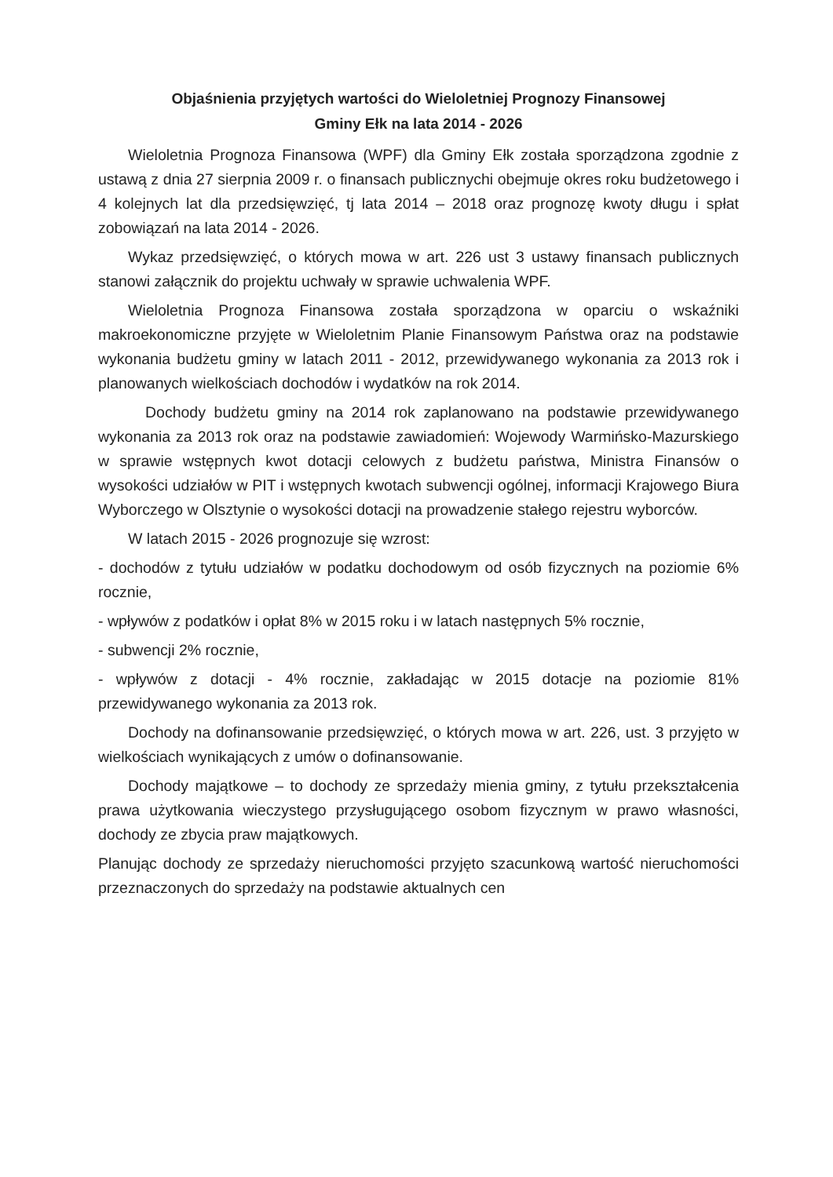Objaśnienia przyjętych wartości do Wieloletniej Prognozy Finansowej
Gminy Ełk na lata 2014 - 2026
Wieloletnia Prognoza Finansowa (WPF) dla Gminy Ełk została sporządzona zgodnie z ustawą z dnia 27 sierpnia 2009 r. o finansach publicznychi obejmuje okres roku budżetowego i 4 kolejnych lat dla przedsięwzięć, tj lata 2014 – 2018 oraz prognozę kwoty długu i spłat zobowiązań na lata 2014 - 2026.
Wykaz przedsięwzięć, o których mowa w art. 226 ust 3 ustawy finansach publicznych stanowi załącznik do projektu uchwały w sprawie uchwalenia WPF.
Wieloletnia Prognoza Finansowa została sporządzona w oparciu o wskaźniki makroekonomiczne przyjęte w Wieloletnim Planie Finansowym Państwa oraz na podstawie wykonania budżetu gminy w latach 2011 - 2012, przewidywanego wykonania za 2013 rok i planowanych wielkościach dochodów i wydatków na rok 2014.
Dochody budżetu gminy na 2014 rok zaplanowano na podstawie przewidywanego wykonania za 2013 rok oraz na podstawie zawiadomień: Wojewody Warmińsko-Mazurskiego w sprawie wstępnych kwot dotacji celowych z budżetu państwa, Ministra Finansów o wysokości udziałów w PIT i wstępnych kwotach subwencji ogólnej, informacji Krajowego Biura Wyborczego w Olsztynie o wysokości dotacji na prowadzenie stałego rejestru wyborców.
W latach 2015 - 2026 prognozuje się wzrost:
- dochodów z tytułu udziałów w podatku dochodowym od osób fizycznych na poziomie 6% rocznie,
- wpływów z podatków i opłat 8% w 2015 roku i w latach następnych 5% rocznie,
- subwencji 2% rocznie,
- wpływów z dotacji - 4% rocznie, zakładając w 2015 dotacje na poziomie 81% przewidywanego wykonania za 2013 rok.
Dochody na dofinansowanie przedsięwzięć, o których mowa w art. 226, ust. 3 przyjęto w wielkościach wynikających z umów o dofinansowanie.
Dochody majątkowe – to dochody ze sprzedaży mienia gminy, z tytułu przekształcenia prawa użytkowania wieczystego przysługującego osobom fizycznym w prawo własności, dochody ze zbycia praw majątkowych.
Planując dochody ze sprzedaży nieruchomości przyjęto szacunkową wartość nieruchomości przeznaczonych do sprzedaży na podstawie aktualnych cen